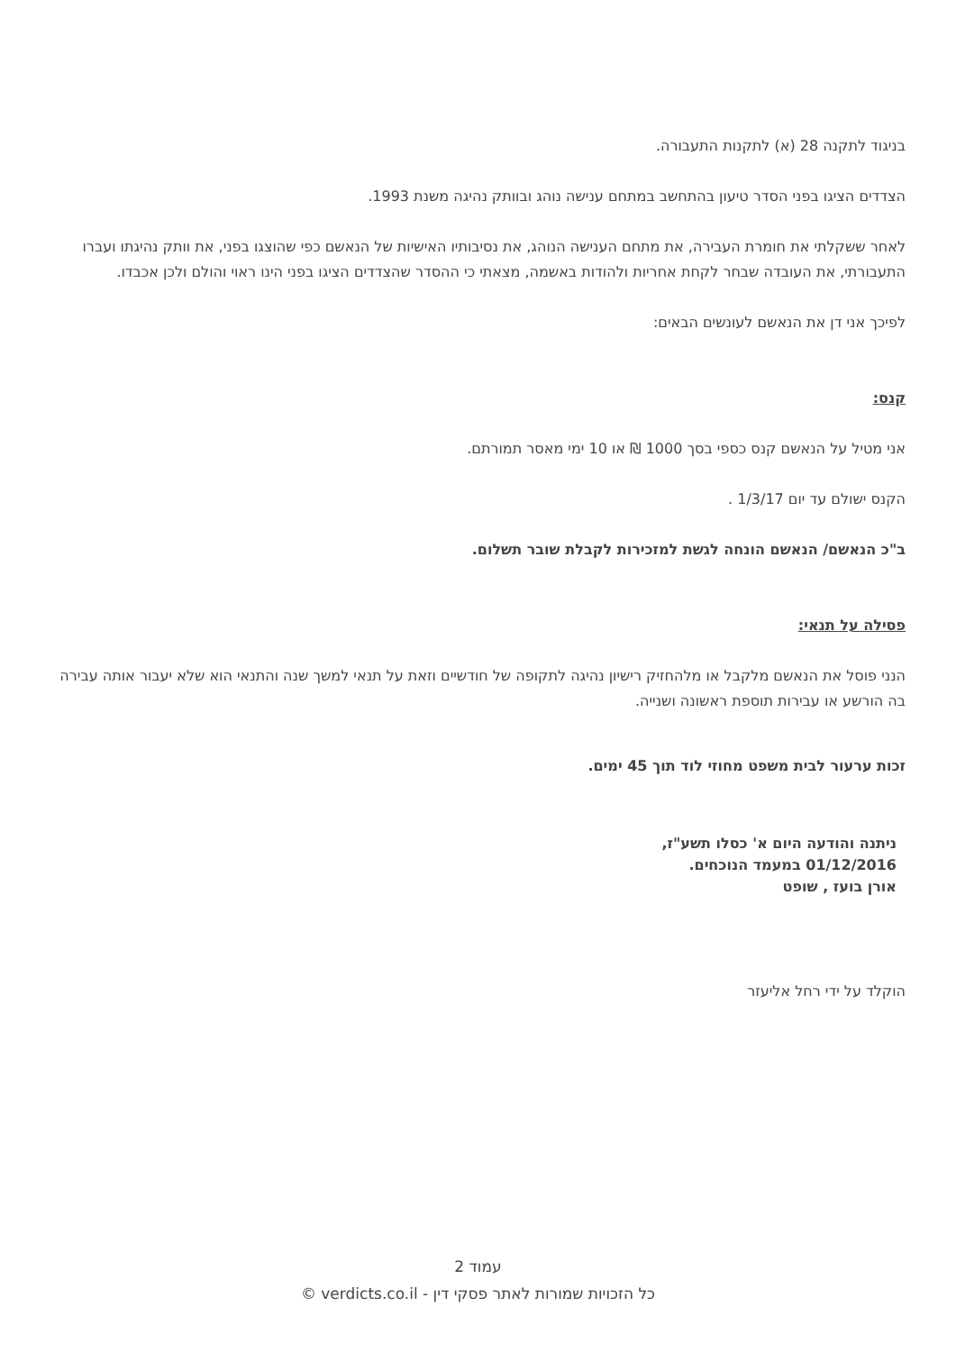בניגוד לתקנה 28 (א) לתקנות התעבורה.
הצדדים הציגו בפני הסדר טיעון בהתחשב במתחם ענישה נוהג ובוותק נהיגה משנת 1993.
לאחר ששקלתי את חומרת העבירה, את מתחם הענישה הנוהג, את נסיבותיו האישיות של הנאשם כפי שהוצגו בפני, את וותק נהיגתו ועברו התעבורתי, את העובדה שבחר לקחת אחריות ולהודות באשמה, מצאתי כי ההסדר שהצדדים הציגו בפני הינו ראוי והולם ולכן אכבדו.
לפיכך אני דן את הנאשם לעונשים הבאים:
קנס:
אני מטיל על הנאשם קנס כספי בסך 1000 ₪ או 10 ימי מאסר תמורתם.
הקנס ישולם עד יום 1/3/17 .
ב"כ הנאשם/ הנאשם הונחה לגשת למזכירות לקבלת שובר תשלום.
פסילה על תנאי:
הנני פוסל את הנאשם מלקבל או מלהחזיק רישיון נהיגה לתקופה של חודשיים וזאת על תנאי למשך שנה והתנאי הוא שלא יעבור אותה עבירה בה הורשע או עבירות תוספת ראשונה ושנייה.
זכות ערעור לבית משפט מחוזי לוד תוך 45 ימים.
ניתנה והודעה היום א' כסלו תשע"ז,
01/12/2016 במעמד הנוכחים.
אורן בועז , שופט
הוקלד על ידי רחל אליעזר
עמוד 2
כל הזכויות שמורות לאתר פסקי דין - verdicts.co.il ©